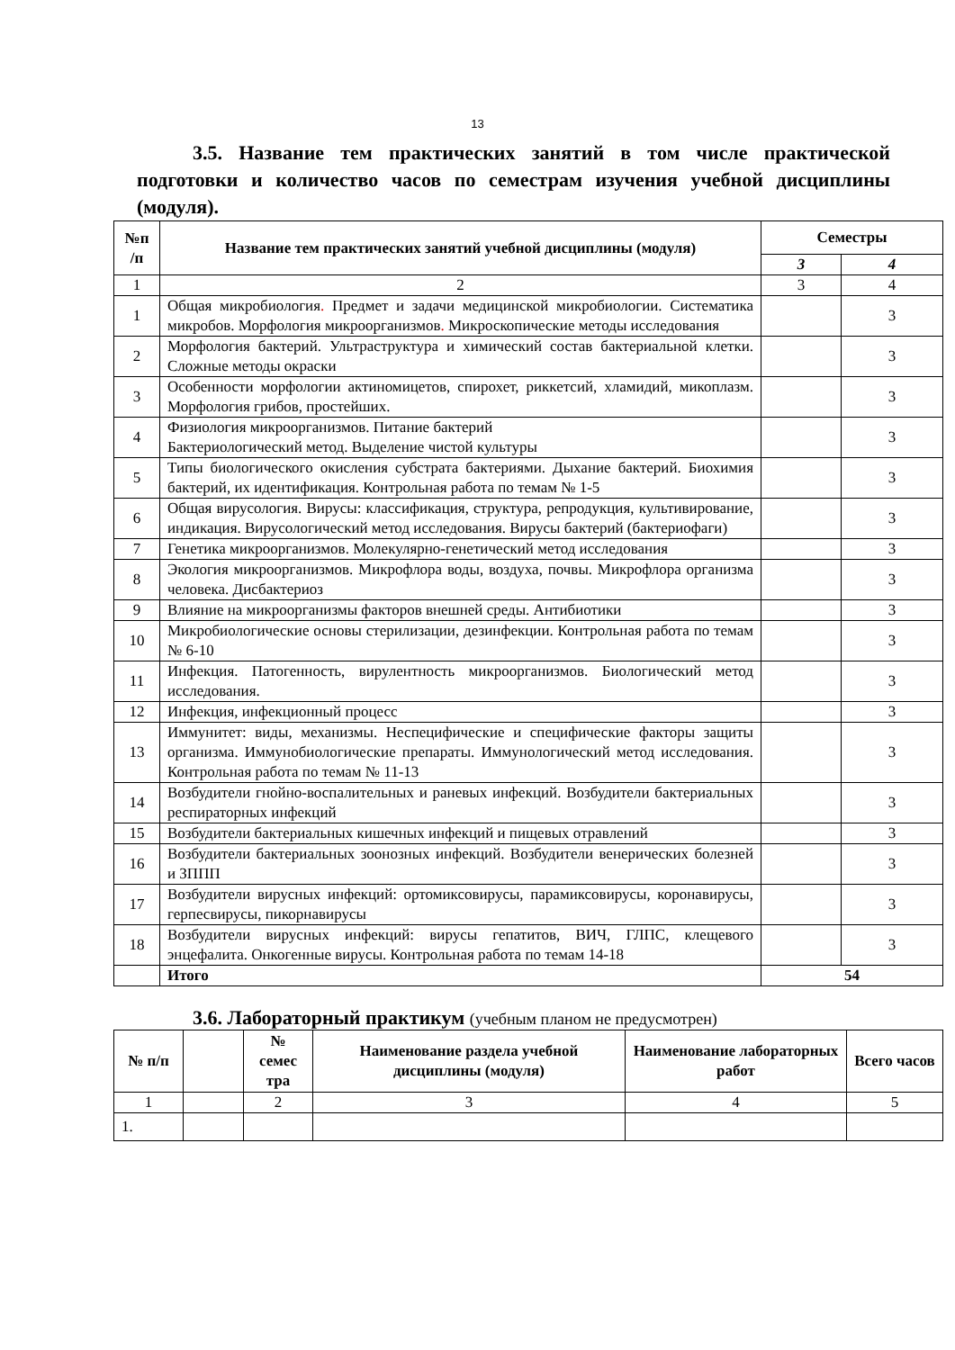13
3.5. Название тем практических занятий в том числе практической подготовки и количество часов по семестрам изучения учебной дисциплины (модуля).
| №п /п | Название тем практических занятий учебной дисциплины (модуля) | Семестры | |
| --- | --- | --- | --- |
| | | 3 | 4 |
| 1 | 2 | 3 | 4 |
| 1 | Общая микробиология . Предмет и задачи медицинской микробиологии. Систематика микробов. Морфология микроорганизмов . Микроскопические методы исследования | | 3 |
| 2 | Морфология бактерий. Ультраструктура и химический состав бактериальной клетки. Сложные методы окраски | | 3 |
| 3 | Особенности морфологии актиномицетов, спирохет, риккетсий, хламидий, микоплазм. Морфология грибов, простейших. | | 3 |
| 4 | Физиология микроорганизмов. Питание бактерий Бактериологический метод. Выделение чистой культуры | | 3 |
| 5 | Типы биологического окисления субстрата бактериями. Дыхание бактерий. Биохимия бактерий, их идентификация. Контрольная работа по темам № 1-5 | | 3 |
| 6 | Общая вирусология. Вирусы: классификация, структура, репродукция, культивирование, индикация. Вирусологический метод исследования. Вирусы бактерий (бактериофаги) | | 3 |
| 7 | Генетика микроорганизмов. Молекулярно-генетический метод исследования | | 3 |
| 8 | Экология микроорганизмов. Микрофлора воды, воздуха, почвы. Микрофлора организма человека. Дисбактериоз | | 3 |
| 9 | Влияние на микроорганизмы факторов внешней среды. Антибиотики | | 3 |
| 10 | Микробиологические основы стерилизации, дезинфекции. Контрольная работа по темам № 6-10 | | 3 |
| 11 | Инфекция. Патогенность, вирулентность микроорганизмов. Биологический метод исследования. | | 3 |
| 12 | Инфекция, инфекционный процесс | | 3 |
| 13 | Иммунитет: виды, механизмы. Неспецифические и специфические факторы защиты организма. Иммунобиологические препараты. Иммунологический метод исследования. Контрольная работа по темам № 11-13 | | 3 |
| 14 | Возбудители гнойно-воспалительных и раневых инфекций. Возбудители бактериальных респираторных инфекций | | 3 |
| 15 | Возбудители бактериальных кишечных инфекций и пищевых отравлений | | 3 |
| 16 | Возбудители бактериальных зоонозных инфекций. Возбудители венерических болезней и ЗППП | | 3 |
| 17 | Возбудители вирусных инфекций: ортомиксовирусы, парамиксовирусы, коронавирусы, герпесвирусы, пикорнавирусы | | 3 |
| 18 | Возбудители вирусных инфекций: вирусы гепатитов, ВИЧ, ГЛПС, клещевого энцефалита. Онкогенные вирусы. Контрольная работа по темам 14-18 | | 3 |
| | Итого | 54 | |
3.6. Лабораторный практикум (учебным планом не предусмотрен)
| № п/п | | № семес тра | Наименование раздела учебной дисциплины (модуля) | Наименование лабораторных работ | Всего часов |
| --- | --- | --- | --- | --- | --- |
| 1 | | 2 | 3 | 4 | 5 |
| 1. | | | | | |